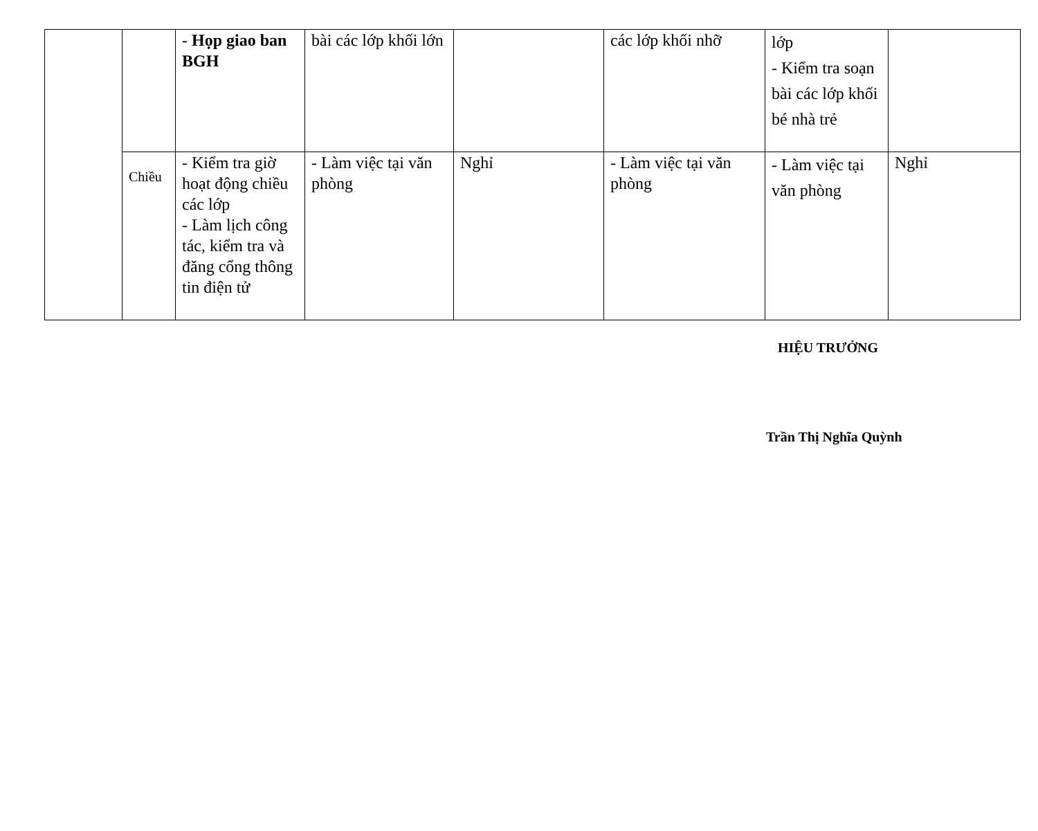| | | - Họp giao ban BGH | bài các lớp khối lớn | | các lớp khối nhỡ | lớp - Kiểm tra soạn bài các lớp khối bé nhà trẻ | |
| | Chiều | - Kiểm tra giờ hoạt động chiều các lớp - Làm lịch công tác, kiểm tra và đăng cổng thông tin điện tử | - Làm việc tại văn phòng | Nghỉ | - Làm việc tại văn phòng | - Làm việc tại văn phòng | Nghỉ |
HIỆU TRƯỞNG
Trần Thị Nghĩa Quỳnh